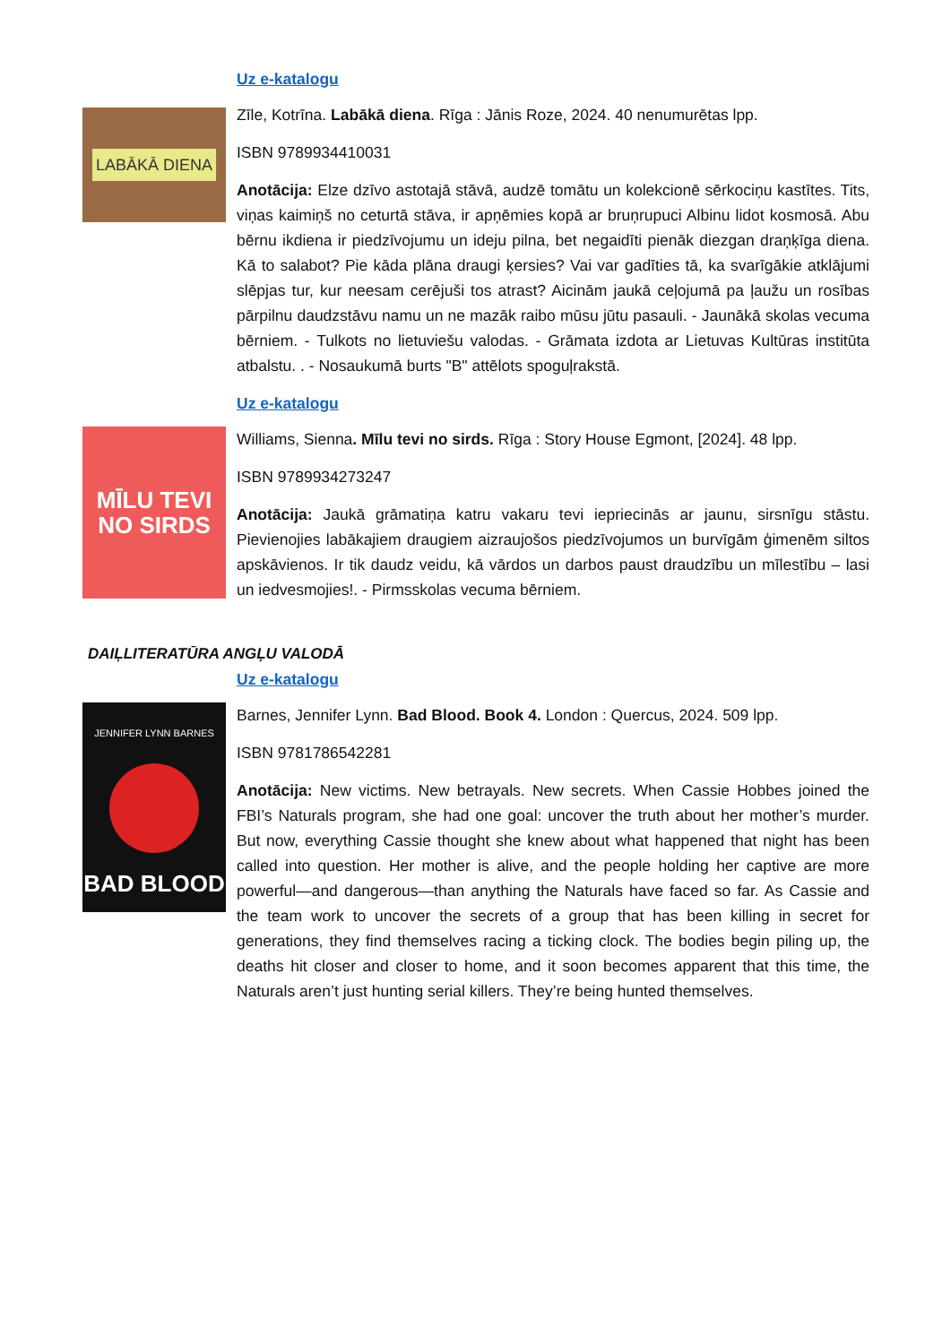Uz e-katalogu
LABĀKĀ DIENA
Zīle, Kotrīna. Labākā diena. Rīga : Jānis Roze, 2024. 40 nenumurētas lpp.
ISBN 9789934410031
Anotācija: Elze dzīvo astotajā stāvā, audzē tomātu un kolekcionē sērkociņu kastītes. Tits, viņas kaimiņš no ceturtā stāva, ir apņēmies kopā ar bruņrupuci Albinu lidot kosmosā. Abu bērnu ikdiena ir piedzīvojumu un ideju pilna, bet negaidīti pienāk diezgan draņķīga diena. Kā to salabot? Pie kāda plāna draugi ķersies? Vai var gadīties tā, ka svarīgākie atklājumi slēpjas tur, kur neesam cerējuši tos atrast? Aicinām jaukā ceļojumā pa ļaužu un rosības pārpilnu daudzstāvu namu un ne mazāk raibo mūsu jūtu pasauli. - Jaunākā skolas vecuma bērniem. - Tulkots no lietuviešu valodas. - Grāmata izdota ar Lietuvas Kultūras institūta atbalstu. . - Nosaukumā burts "B" attēlots spoguļrakstā.
Uz e-katalogu
MĪLU TEVI NO SIRDS
Williams, Sienna. Mīlu tevi no sirds. Rīga : Story House Egmont, [2024]. 48 lpp.
ISBN 9789934273247
Anotācija: Jaukā grāmatiņa katru vakaru tevi iepriecinās ar jaunu, sirsnīgu stāstu. Pievienojies labākajiem draugiem aizraujošos piedzīvojumos un burvīgām ģimenēm siltos apskāvienos. Ir tik daudz veidu, kā vārdos un darbos paust draudzību un mīlestību – lasi un iedvesmojies!. - Pirmsskolas vecuma bērniem.
DAIĻLITERATŪRA ANGĻU VALODĀ
Uz e-katalogu
JENNIFER LYNN BARNES
BAD BLOOD
Barnes, Jennifer Lynn. Bad Blood. Book 4. London : Quercus, 2024. 509 lpp.
ISBN 9781786542281
Anotācija: New victims. New betrayals. New secrets. When Cassie Hobbes joined the FBI’s Naturals program, she had one goal: uncover the truth about her mother’s murder. But now, everything Cassie thought she knew about what happened that night has been called into question. Her mother is alive, and the people holding her captive are more powerful—and dangerous—than anything the Naturals have faced so far. As Cassie and the team work to uncover the secrets of a group that has been killing in secret for generations, they find themselves racing a ticking clock. The bodies begin piling up, the deaths hit closer and closer to home, and it soon becomes apparent that this time, the Naturals aren’t just hunting serial killers. They’re being hunted themselves.